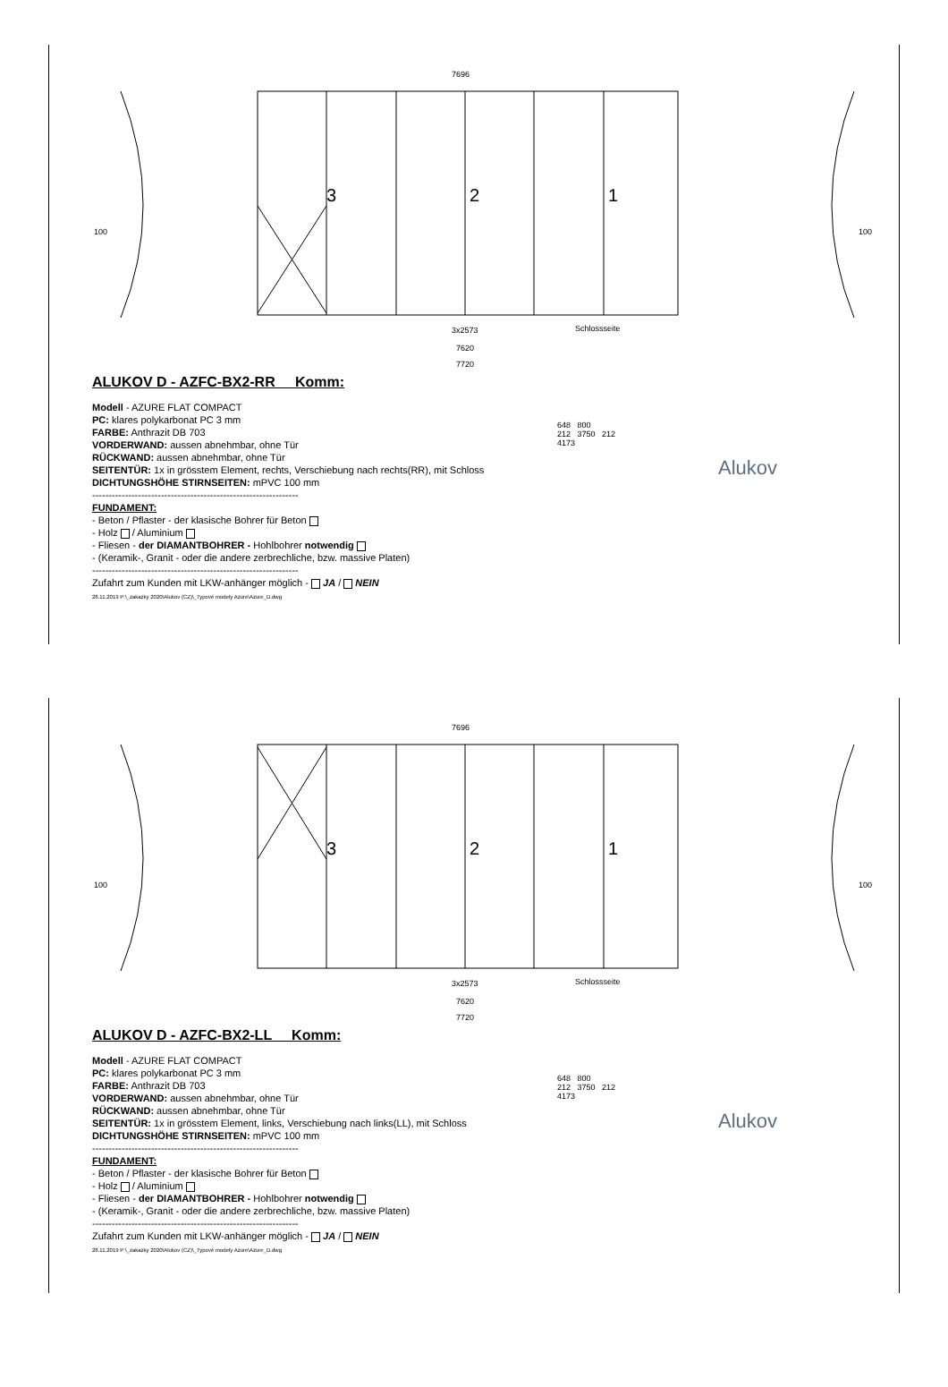7696
3 2 1
100 100
3x2573 Schlossseite
7620
7720
ALUKOV D - AZFC-BX2-RR Komm:
Modell - AZURE FLAT COMPACT
PC: klares polykarbonat PC 3 mm
FARBE: Anthrazit DB 703
VORDERWAND: aussen abnehmbar, ohne Tür
RÜCKWAND: aussen abnehmbar, ohne Tür
SEITENTÜR: 1x in grösstem Element, rechts, Verschiebung nach rechts(RR), mit Schloss
DICHTUNGSHÖHE STIRNSEITEN: mPVC 100 mm
---------------------------------------------------------------
FUNDAMENT:
- Beton / Pflaster - der klasische Bohrer für Beton
- Holz / Aluminium
- Fliesen - der DIAMANTBOHRER - Hohlbohrer notwendig
- (Keramik-, Granit - oder die andere zerbrechliche, bzw. massive Platen)
---------------------------------------------------------------
Zufahrt zum Kunden mit LKW-anhänger möglich - JA / NEIN
28.11.2019 P:\_zakazky 2020\Alukov (CZ)\_Typové modely Azure\Azure_D.dwg
648 800
212 3750 212
4173
Alukov
7696
3 2 1
100 100
3x2573 Schlossseite
7620
7720
ALUKOV D - AZFC-BX2-LL Komm:
Modell - AZURE FLAT COMPACT
PC: klares polykarbonat PC 3 mm
FARBE: Anthrazit DB 703
VORDERWAND: aussen abnehmbar, ohne Tür
RÜCKWAND: aussen abnehmbar, ohne Tür
SEITENTÜR: 1x in grösstem Element, links, Verschiebung nach links(LL), mit Schloss
DICHTUNGSHÖHE STIRNSEITEN: mPVC 100 mm
---------------------------------------------------------------
FUNDAMENT:
- Beton / Pflaster - der klasische Bohrer für Beton
- Holz / Aluminium
- Fliesen - der DIAMANTBOHRER - Hohlbohrer notwendig
- (Keramik-, Granit - oder die andere zerbrechliche, bzw. massive Platen)
---------------------------------------------------------------
Zufahrt zum Kunden mit LKW-anhänger möglich - JA / NEIN
28.11.2019 P:\_zakazky 2020\Alukov (CZ)\_Typové modely Azure\Azure_D.dwg
648 800
212 3750 212
4173
Alukov